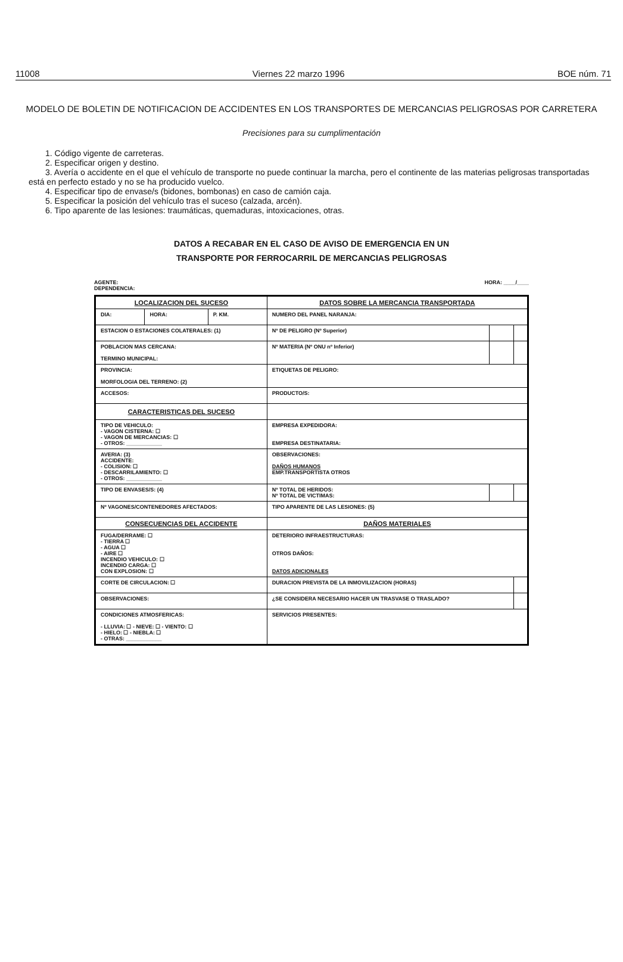11008 Viernes 22 marzo 1996 BOE núm. 71
MODELO DE BOLETIN DE NOTIFICACION DE ACCIDENTES EN LOS TRANSPORTES DE MERCANCIAS PELIGROSAS POR CARRETERA
Precisiones para su cumplimentación
1. Código vigente de carreteras.
2. Especificar origen y destino.
3. Avería o accidente en el que el vehículo de transporte no puede continuar la marcha, pero el continente de las materias peligrosas transportadas está en perfecto estado y no se ha producido vuelco.
4. Especificar tipo de envase/s (bidones, bombonas) en caso de camión caja.
5. Especificar la posición del vehículo tras el suceso (calzada, arcén).
6. Tipo aparente de las lesiones: traumáticas, quemaduras, intoxicaciones, otras.
DATOS A RECABAR EN EL CASO DE AVISO DE EMERGENCIA EN UN
TRANSPORTE POR FERROCARRIL DE MERCANCIAS PELIGROSAS
AGENTE:
DEPENDENCIA: HORA: ____/____
| LOCALIZACION DEL SUCESO | | | DATOS SOBRE LA MERCANCIA TRANSPORTADA | | |
| --- | --- | --- | --- | --- | --- |
| DIA: | HORA: | P. KM. | NUMERO DEL PANEL NARANJA: | | |
| ESTACION O ESTACIONES COLATERALES: (1) | | | Nº DE PELIGRO (Nº Superior) | | |
| POBLACION MAS CERCANA: TERMINO MUNICIPAL: | | | Nº MATERIA (Nº ONU nº Inferior) | | |
| PROVINCIA: MORFOLOGIA DEL TERRENO: (2) | | | ETIQUETAS DE PELIGRO: | | |
| ACCESOS: | | | PRODUCTO/S: | | |
| CARACTERISTICAS DEL SUCESO | | | | | |
| TIPO DE VEHICULO: - VAGON CISTERNA: ☐ - VAGON DE MERCANCIAS: ☐ - OTROS: ____________ | | | EMPRESA EXPEDIDORA: EMPRESA DESTINATARIA: | | |
| AVERIA: (3) ACCIDENTE: - COLISION: ☐ - DESCARRILAMIENTO: ☐ - OTROS: ____________ | | | OBSERVACIONES: DAÑOS HUMANOS EMP.TRANSPORTISTA OTROS | | |
| TIPO DE ENVASES/S: (4) | | | Nº TOTAL DE HERIDOS: Nº TOTAL DE VICTIMAS: | | |
| Nº VAGONES/CONTENEDORES AFECTADOS: | | | TIPO APARENTE DE LAS LESIONES: (5) | | |
| CONSECUENCIAS DEL ACCIDENTE | | | DAÑOS MATERIALES | | |
| FUGA/DERRAME: ☐ - TIERRA ☐ - AGUA ☐ - AIRE ☐ INCENDIO VEHICULO: ☐ INCENDIO CARGA: ☐ CON EXPLOSION: ☐ | | | DETERIORO INFRAESTRUCTURAS: OTROS DAÑOS: DATOS ADICIONALES | | |
| CORTE DE CIRCULACION: ☐ | | | DURACION PREVISTA DE LA INMOVILIZACION (HORAS) | | |
| OBSERVACIONES: | | | ¿SE CONSIDERA NECESARIO HACER UN TRASVASE O TRASLADO? | | |
| CONDICIONES ATMOSFERICAS: - LLUVIA: ☐ - NIEVE: ☐ - VIENTO: ☐ - HIELO: ☐ - NIEBLA: ☐ - OTRAS: ____________ | | | SERVICIOS PRESENTES: | | |